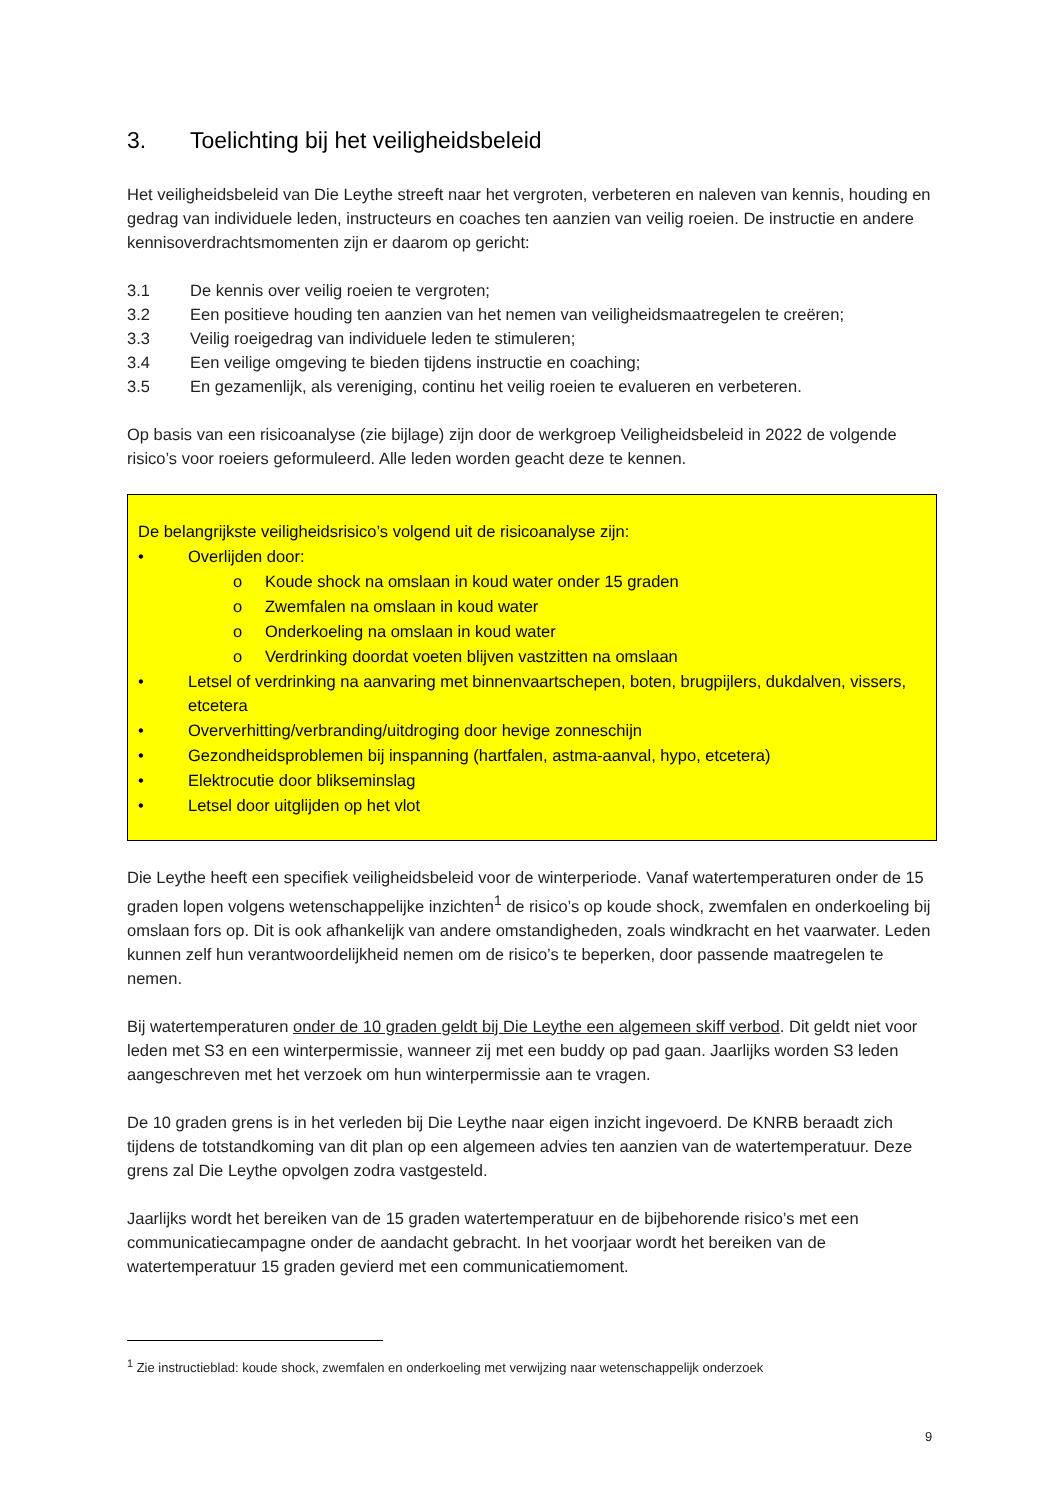3. Toelichting bij het veiligheidsbeleid
Het veiligheidsbeleid van Die Leythe streeft naar het vergroten, verbeteren en naleven van kennis, houding en gedrag van individuele leden, instructeurs en coaches ten aanzien van veilig roeien. De instructie en andere kennisoverdrachtsmomenten zijn er daarom op gericht:
3.1 De kennis over veilig roeien te vergroten;
3.2 Een positieve houding ten aanzien van het nemen van veiligheidsmaatregelen te creëren;
3.3 Veilig roeigedrag van individuele leden te stimuleren;
3.4 Een veilige omgeving te bieden tijdens instructie en coaching;
3.5 En gezamenlijk, als vereniging, continu het veilig roeien te evalueren en verbeteren.
Op basis van een risicoanalyse (zie bijlage) zijn door de werkgroep Veiligheidsbeleid in 2022 de volgende risico’s voor roeiers geformuleerd. Alle leden worden geacht deze te kennen.
De belangrijkste veiligheidsrisico’s volgend uit de risicoanalyse zijn:
• Overlijden door:
o Koude shock na omslaan in koud water onder 15 graden
o Zwemfalen na omslaan in koud water
o Onderkoeling na omslaan in koud water
o Verdrinking doordat voeten blijven vastzitten na omslaan
• Letsel of verdrinking na aanvaring met binnenvaartschepen, boten, brugpijlers, dukdalven, vissers, etcetera
• Oververhitting/verbranding/uitdroging door hevige zonneschijn
• Gezondheidsproblemen bij inspanning (hartfalen, astma-aanval, hypo, etcetera)
• Elektrocutie door blikseminslag
• Letsel door uitglijden op het vlot
Die Leythe heeft een specifiek veiligheidsbeleid voor de winterperiode. Vanaf watertemperaturen onder de 15 graden lopen volgens wetenschappelijke inzichten<sup>1</sup> de risico’s op koude shock, zwemfalen en onderkoeling bij omslaan fors op. Dit is ook afhankelijk van andere omstandigheden, zoals windkracht en het vaarwater. Leden kunnen zelf hun verantwoordelijkheid nemen om de risico’s te beperken, door passende maatregelen te nemen.
Bij watertemperaturen onder de 10 graden geldt bij Die Leythe een algemeen skiff verbod. Dit geldt niet voor leden met S3 en een winterpermissie, wanneer zij met een buddy op pad gaan. Jaarlijks worden S3 leden aangeschreven met het verzoek om hun winterpermissie aan te vragen.
De 10 graden grens is in het verleden bij Die Leythe naar eigen inzicht ingevoerd. De KNRB beraadt zich tijdens de totstandkoming van dit plan op een algemeen advies ten aanzien van de watertemperatuur. Deze grens zal Die Leythe opvolgen zodra vastgesteld.
Jaarlijks wordt het bereiken van de 15 graden watertemperatuur en de bijbehorende risico’s met een communicatiecampagne onder de aandacht gebracht. In het voorjaar wordt het bereiken van de watertemperatuur 15 graden gevierd met een communicatiemoment.
<sup>1</sup> Zie instructieblad: koude shock, zwemfalen en onderkoeling met verwijzing naar wetenschappelijk onderzoek
9